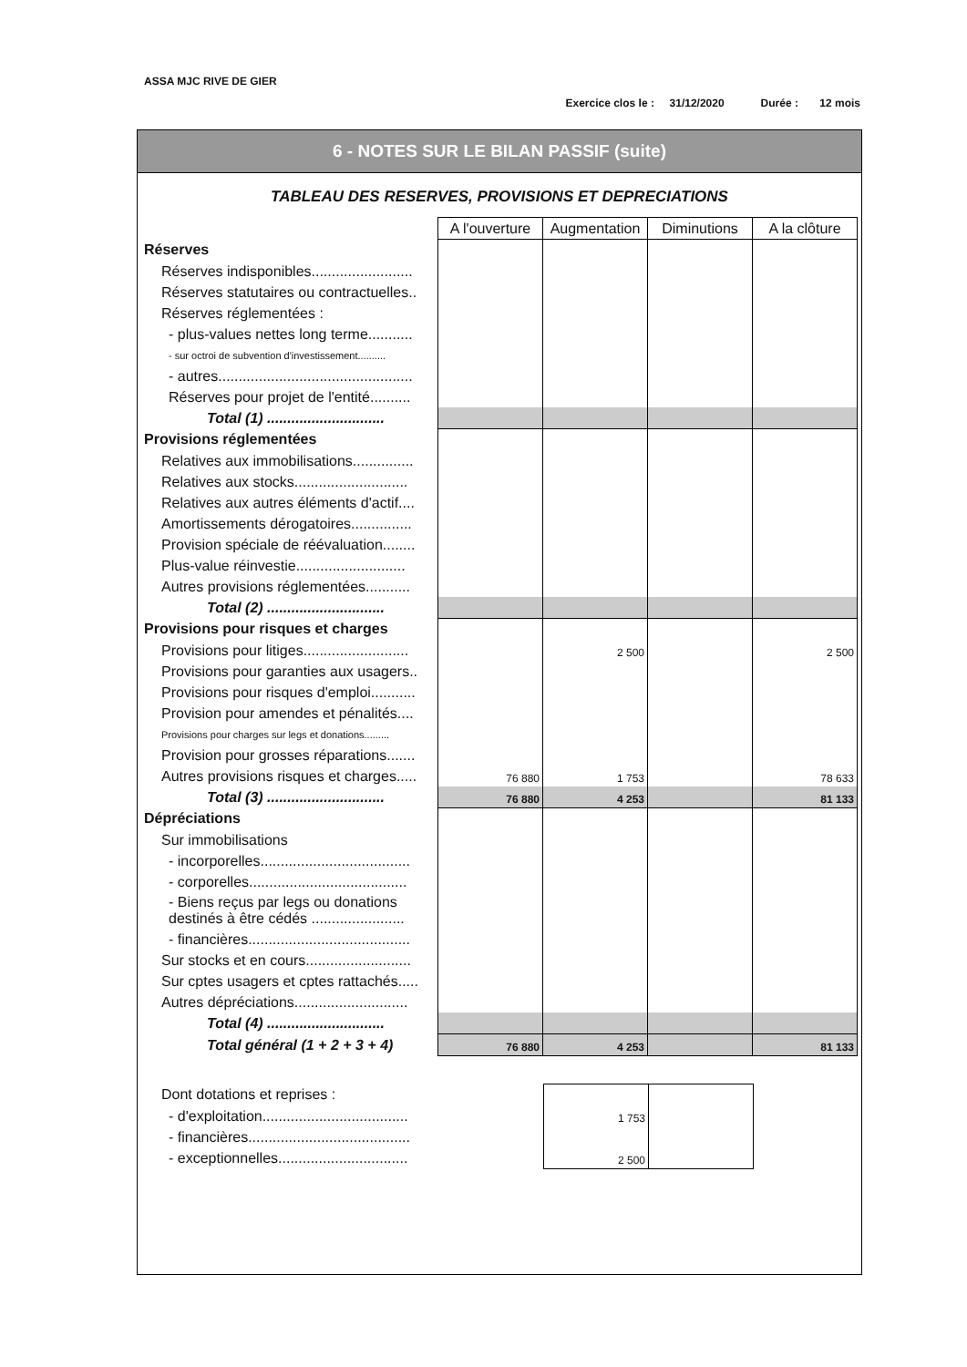ASSA MJC RIVE DE GIER
Exercice clos le : 31/12/2020 Durée : 12 mois
6 - NOTES SUR LE BILAN PASSIF (suite)
TABLEAU DES RESERVES, PROVISIONS ET DEPRECIATIONS
| | A l'ouverture | Augmentation | Diminutions | A la clôture |
| Réserves | | | | |
| Réserves indisponibles......................... | | | | |
| Réserves statutaires ou contractuelles.. | | | | |
| Réserves réglementées : | | | | |
| - plus-values nettes long terme........... | | | | |
| - sur octroi de subvention d'investissement.......... | | | | |
| - autres................................................ | | | | |
| Réserves pour projet de l'entité.......... | | | | |
| Total (1) ............................. | | | | |
| Provisions réglementées | | | | |
| Relatives aux immobilisations............... | | | | |
| Relatives aux stocks............................ | | | | |
| Relatives aux autres éléments d'actif.... | | | | |
| Amortissements dérogatoires............... | | | | |
| Provision spéciale de réévaluation........ | | | | |
| Plus-value réinvestie........................... | | | | |
| Autres provisions réglementées........... | | | | |
| Total (2) ............................. | | | | |
| Provisions pour risques et charges | | | | |
| Provisions pour litiges.......................... | | 2 500 | | 2 500 |
| Provisions pour garanties aux usagers.. | | | | |
| Provisions pour risques d'emploi........... | | | | |
| Provision pour amendes et pénalités.... | | | | |
| Provisions pour charges sur legs et donations......... | | | | |
| Provision pour grosses réparations....... | | | | |
| Autres provisions risques et charges..... | 76 880 | 1 753 | | 78 633 |
| Total (3) ............................. | 76 880 | 4 253 | | 81 133 |
| Dépréciations | | | | |
| Sur immobilisations | | | | |
| - incorporelles..................................... | | | | |
| - corporelles....................................... | | | | |
| - Biens reçus par legs ou donations destinés à être cédés ....................... | | | | |
| - financières........................................ | | | | |
| Sur stocks et en cours.......................... | | | | |
| Sur cptes usagers et cptes rattachés..... | | | | |
| Autres dépréciations............................ | | | | |
| Total (4) ............................. | | | | |
| Total général (1 + 2 + 3 + 4) | 76 880 | 4 253 | | 81 133 |
| Dont dotations et reprises : | | | | |
| - d'exploitation.................................... | | 1 753 | | |
| - financières........................................ | | | | |
| - exceptionnelles................................ | | 2 500 | | |